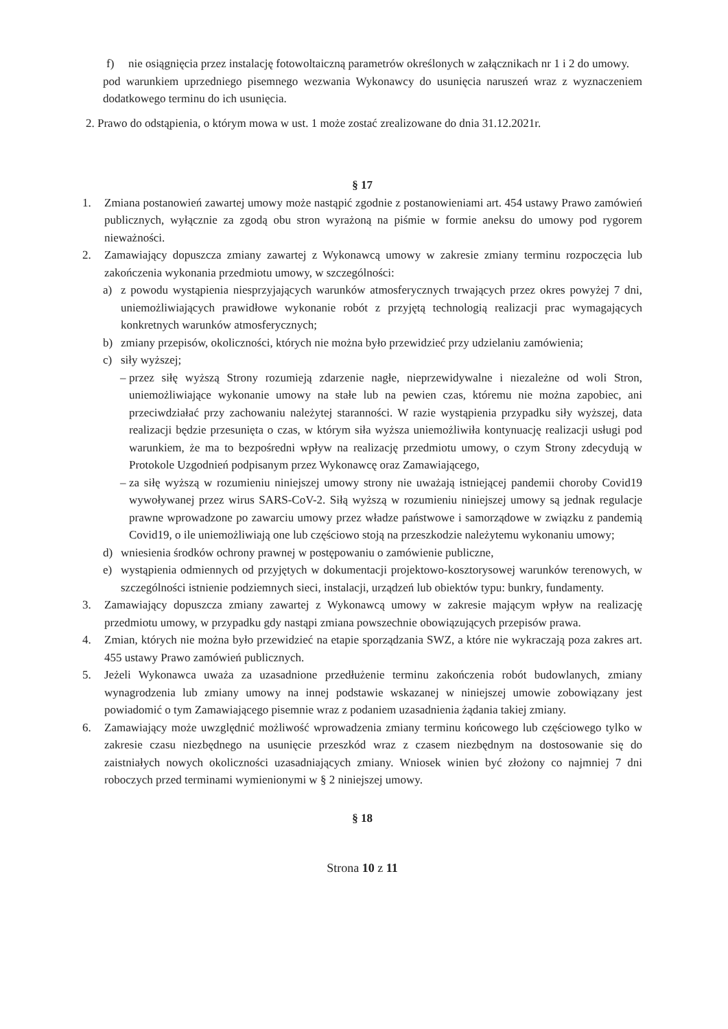f) nie osiągnięcia przez instalację fotowoltaiczną parametrów określonych w załącznikach nr 1 i 2 do umowy.
pod warunkiem uprzedniego pisemnego wezwania Wykonawcy do usunięcia naruszeń wraz z wyznaczeniem dodatkowego terminu do ich usunięcia.
2. Prawo do odstąpienia, o którym mowa w ust. 1 może zostać zrealizowane do dnia 31.12.2021r.
§ 17
1. Zmiana postanowień zawartej umowy może nastąpić zgodnie z postanowieniami art. 454 ustawy Prawo zamówień publicznych, wyłącznie za zgodą obu stron wyrażoną na piśmie w formie aneksu do umowy pod rygorem nieważności.
2. Zamawiający dopuszcza zmiany zawartej z Wykonawcą umowy w zakresie zmiany terminu rozpoczęcia lub zakończenia wykonania przedmiotu umowy, w szczególności:
a) z powodu wystąpienia niesprzyjających warunków atmosferycznych trwających przez okres powyżej 7 dni, uniemożliwiających prawidłowe wykonanie robót z przyjętą technologią realizacji prac wymagających konkretnych warunków atmosferycznych;
b) zmiany przepisów, okoliczności, których nie można było przewidzieć przy udzielaniu zamówienia;
c) siły wyższej;
– przez siłę wyższą Strony rozumieją zdarzenie nagłe, nieprzewidywalne i niezależne od woli Stron, uniemożliwiające wykonanie umowy na stałe lub na pewien czas, któremu nie można zapobiec, ani przeciwdziałać przy zachowaniu należytej staranności. W razie wystąpienia przypadku siły wyższej, data realizacji będzie przesunięta o czas, w którym siła wyższa uniemożliwiła kontynuację realizacji usługi pod warunkiem, że ma to bezpośredni wpływ na realizację przedmiotu umowy, o czym Strony zdecydują w Protokole Uzgodnień podpisanym przez Wykonawcę oraz Zamawiającego,
– za siłę wyższą w rozumieniu niniejszej umowy strony nie uważają istniejącej pandemii choroby Covid19 wywoływanej przez wirus SARS-CoV-2. Siłą wyższą w rozumieniu niniejszej umowy są jednak regulacje prawne wprowadzone po zawarciu umowy przez władze państwowe i samorządowe w związku z pandemią Covid19, o ile uniemożliwiają one lub częściowo stoją na przeszkodzie należytemu wykonaniu umowy;
d) wniesienia środków ochrony prawnej w postępowaniu o zamówienie publiczne,
e) wystąpienia odmiennych od przyjętych w dokumentacji projektowo-kosztorysowej warunków terenowych, w szczególności istnienie podziemnych sieci, instalacji, urządzeń lub obiektów typu: bunkry, fundamenty.
3. Zamawiający dopuszcza zmiany zawartej z Wykonawcą umowy w zakresie mającym wpływ na realizację przedmiotu umowy, w przypadku gdy nastąpi zmiana powszechnie obowiązujących przepisów prawa.
4. Zmian, których nie można było przewidzieć na etapie sporządzania SWZ, a które nie wykraczają poza zakres art. 455 ustawy Prawo zamówień publicznych.
5. Jeżeli Wykonawca uważa za uzasadnione przedłużenie terminu zakończenia robót budowlanych, zmiany wynagrodzenia lub zmiany umowy na innej podstawie wskazanej w niniejszej umowie zobowiązany jest powiadomić o tym Zamawiającego pisemnie wraz z podaniem uzasadnienia żądania takiej zmiany.
6. Zamawiający może uwzględnić możliwość wprowadzenia zmiany terminu końcowego lub częściowego tylko w zakresie czasu niezbędnego na usunięcie przeszkód wraz z czasem niezbędnym na dostosowanie się do zaistniałych nowych okoliczności uzasadniających zmiany. Wniosek winien być złożony co najmniej 7 dni roboczych przed terminami wymienionymi w § 2 niniejszej umowy.
§ 18
Strona 10 z 11